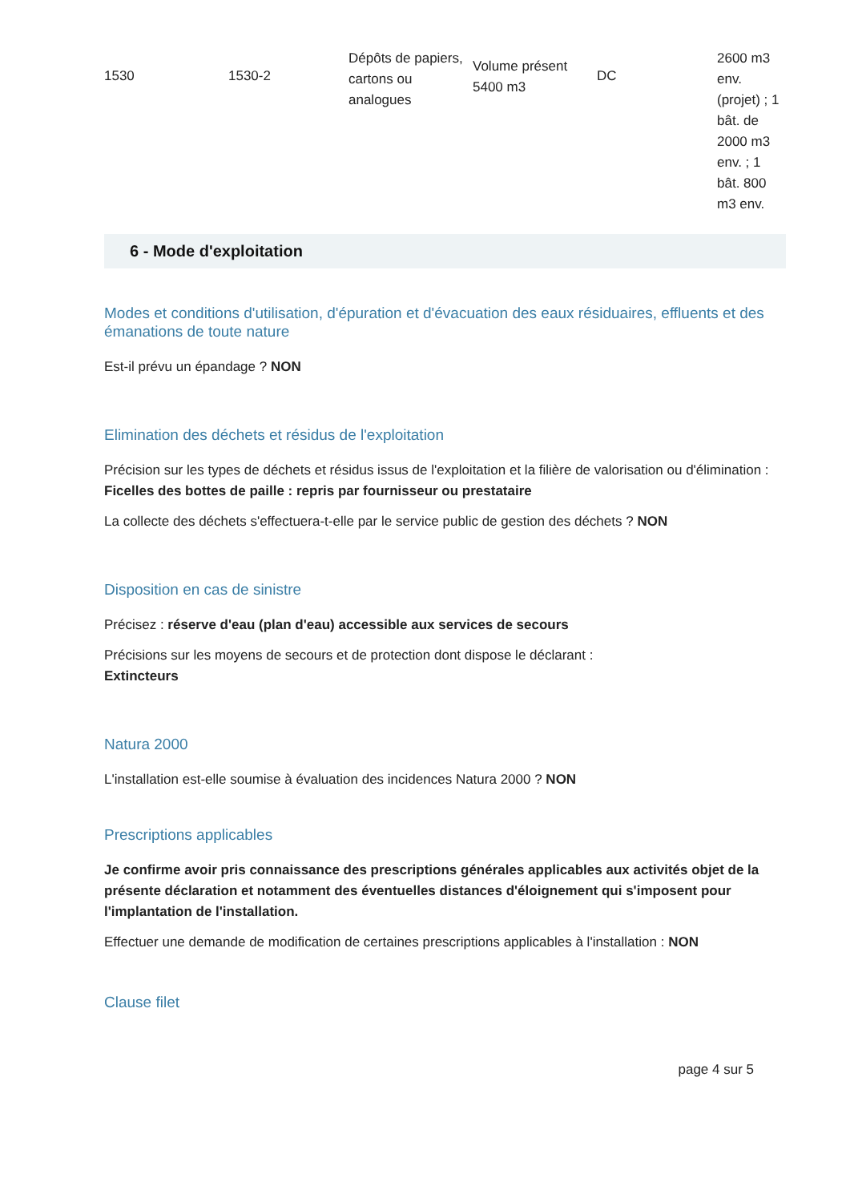| 1530 | 1530-2 | Dépôts de papiers, cartons ou analogues | Volume présent 5400 m3 | DC | 2600 m3 env. (projet) ; 1 bât. de 2000 m3 env. ; 1 bât. 800 m3 env. |
6 - Mode d'exploitation
Modes et conditions d'utilisation, d'épuration et d'évacuation des eaux résiduaires, effluents et des émanations de toute nature
Est-il prévu un épandage ? NON
Elimination des déchets et résidus de l'exploitation
Précision sur les types de déchets et résidus issus de l'exploitation et la filière de valorisation ou d'élimination :
Ficelles des bottes de paille : repris par fournisseur ou prestataire
La collecte des déchets s'effectuera-t-elle par le service public de gestion des déchets ? NON
Disposition en cas de sinistre
Précisez : réserve d'eau (plan d'eau) accessible aux services de secours
Précisions sur les moyens de secours et de protection dont dispose le déclarant :
Extincteurs
Natura 2000
L'installation est-elle soumise à évaluation des incidences Natura 2000 ? NON
Prescriptions applicables
Je confirme avoir pris connaissance des prescriptions générales applicables aux activités objet de la présente déclaration et notamment des éventuelles distances d'éloignement qui s'imposent pour l'implantation de l'installation.
Effectuer une demande de modification de certaines prescriptions applicables à l'installation : NON
Clause filet
page 4 sur 5